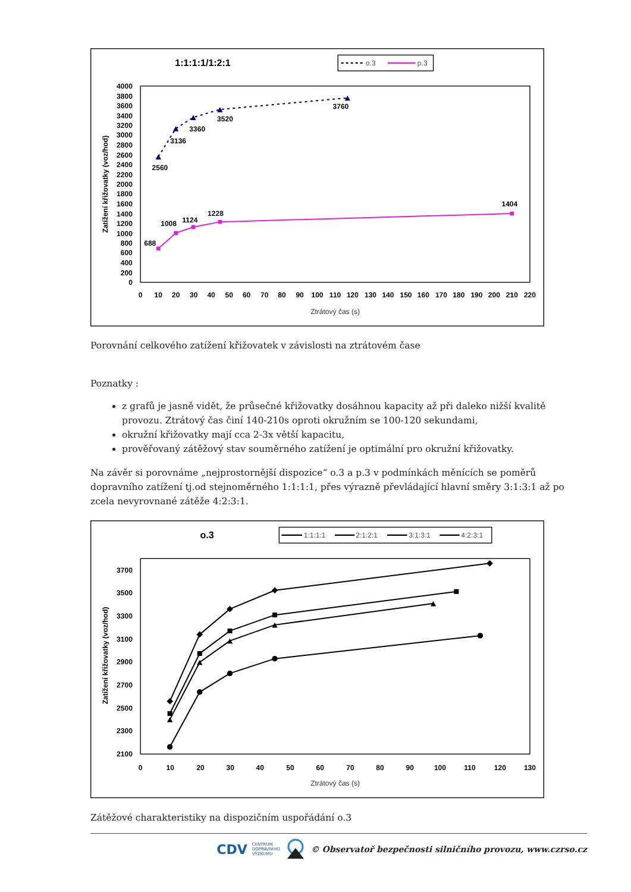1:1:1:1/1:2:1
o.3
p.3
0
200
400
600
800
1000
1200
1400
1600
1800
2000
2200
2400
2600
2800
3000
3200
3400
3600
3800
4000
0
10
20
30
40
50
60
70
80
90
100
110
120
130
140
150
160
170
180
190
200
210
220
Ztrátový čas (s)
Zatížení křižovatky (voz/hod)
2560
3136
3360
3520
3760
688
1008
1124
1228
1404
Porovnání celkového zatížení křižovatek v závislosti na ztrátovém čase
Poznatky :
z grafů je jasně vidět, že průsečné křižovatky dosáhnou kapacity až při daleko nižší kvalitě provozu. Ztrátový čas činí 140-210s oproti okružním se 100-120 sekundami,
okružní křižovatky mají cca 2-3x větší kapacitu,
prověřovaný zátěžový stav souměrného zatížení je optimální pro okružní křižovatky.
Na závěr si porovnáme „nejprostornější dispozice“ o.3 a p.3 v podmínkách měnících se poměrů dopravního zatížení tj.od stejnoměrného 1:1:1:1, přes výrazně převládající hlavní směry 3:1:3:1 až po zcela nevyrovnané zátěže 4:2:3:1.
o.3
1:1:1:1
2:1:2:1
3:1:3:1
4:2:3:1
2100
2300
2500
2700
2900
3100
3300
3500
3700
0
10
20
30
40
50
60
70
80
90
100
110
120
130
Ztrátový čas (s)
Zatížení křižovatky (voz/hod)
Zátěžové charakteristiky na dispozičním uspořádání o.3
CDV CENTRUM
DOPRAVNÍHO
VÝZKUMU © Observatoř bezpečnosti silničního provozu, www.czrso.cz